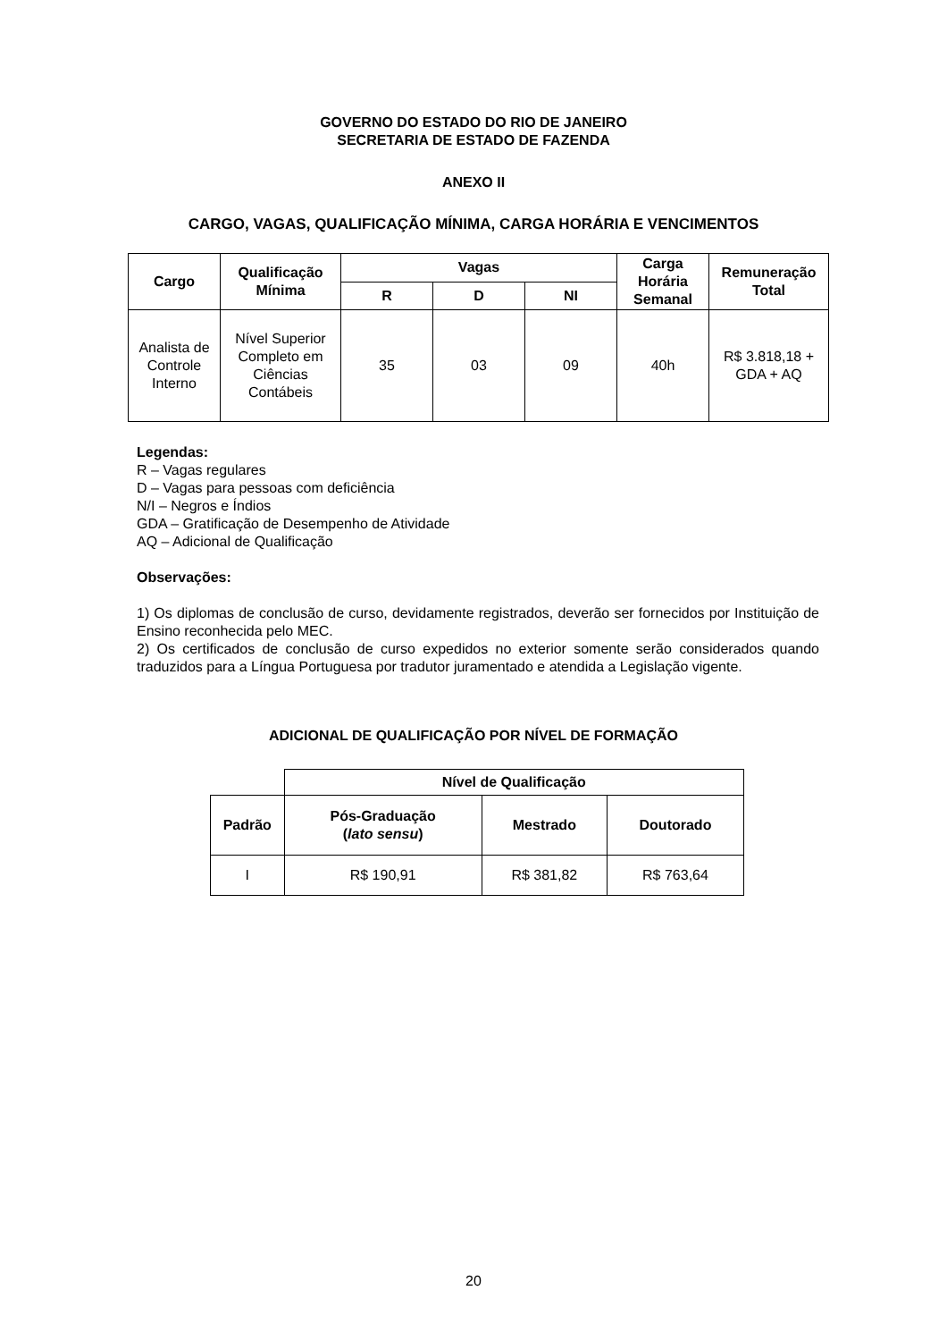GOVERNO DO ESTADO DO RIO DE JANEIRO
SECRETARIA DE ESTADO DE FAZENDA
ANEXO II
CARGO, VAGAS, QUALIFICAÇÃO MÍNIMA, CARGA HORÁRIA E VENCIMENTOS
| Cargo | Qualificação Mínima | Vagas | | | Carga Horária Semanal | Remuneração Total |
| --- | --- | --- | --- | --- | --- | --- |
| | | R | D | NI | | |
| Analista de Controle Interno | Nível Superior Completo em Ciências Contábeis | 35 | 03 | 09 | 40h | R$ 3.818,18 + GDA + AQ |
Legendas:
R – Vagas regulares
D – Vagas para pessoas com deficiência
N/I – Negros e Índios
GDA – Gratificação de Desempenho de Atividade
AQ – Adicional de Qualificação
Observações:
1) Os diplomas de conclusão de curso, devidamente registrados, deverão ser fornecidos por Instituição de Ensino reconhecida pelo MEC.
2) Os certificados de conclusão de curso expedidos no exterior somente serão considerados quando traduzidos para a Língua Portuguesa por tradutor juramentado e atendida a Legislação vigente.
ADICIONAL DE QUALIFICAÇÃO POR NÍVEL DE FORMAÇÃO
| | Nível de Qualificação | | |
| Padrão | Pós-Graduação ( lato sensu ) | Mestrado | Doutorado |
| I | R$ 190,91 | R$ 381,82 | R$ 763,64 |
20